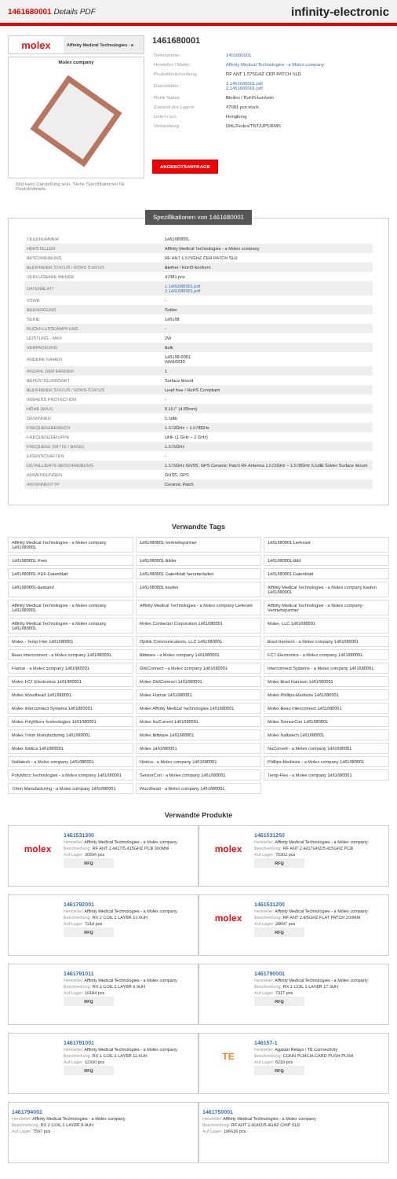1461680001 Details PDF
infinity-electronic
molex Affinity Medical Technologies - a
Molex company
Bild kann Darstellung sein. Siehe Spezifikationen für Produktdetails.
1461680001
| Teilenummer: | 1461680001 |
| Hersteller / Marke: | Affinity Medical Technologies - a Molex company |
| Produktbeschreibung | RF ANT 1.575GHZ CER PATCH SLD |
| Datenblätter: | 1.1461680001.pdf 2.1461680001.pdf |
| RoHs Status | Bleifrei / RoHS-konform |
| Zustand des Lagers | 47081 pcs stock |
| Liefern von | Hongkong |
| Versandweg | DHL/Fedex/TNT/UPS/EMS |
ANGEBOTSANFRAGE
Spezifikationen von 1461680001
| TEILENUMMER | 1461680001 |
| HERSTELLER | Affinity Medical Technologies - a Molex company |
| BESCHREIBUNG | RF ANT 1.575GHZ CER PATCH SLD |
| BLEIFREIER STATUS / ROHS STATUS | Bleifrei / RoHS-konform |
| VERFÜGBARE MENGE | 47081 pcs |
| DATENBLATT | 1.1461680001.pdf 2.1461680001.pdf |
| VSWR | - |
| BEENDIGUNG | Solder |
| SERIE | 146168 |
| RÜCKFLUSSDÄMPFUNG | - |
| LEISTUNG - MAX | 2W |
| VERPACKUNG | Bulk |
| ANDERE NAMEN | 146168-0001 WM16030 |
| ANZAHL DER BÄNDER | 1 |
| BEFESTIGUNGSART | Surface Mount |
| BLEIFREIER STATUS / ROHS-STATUS | Lead free / RoHS Compliant |
| INGRESS PROTECTION | - |
| HÖHE (MAX) | 0.157" (4.00mm) |
| GEWINNEN | 5.5dBi |
| FREQUENZBEREICH | 1.572GHz ~ 1.578GHz |
| FREQUENZGRUPPE | UHF (1 GHz ~ 2 GHz) |
| FREQUENZ (MITTE / BAND) | 1.575GHz |
| EIGENSCHAFTEN | - |
| DETAILLIERTE BESCHREIBUNG | 1.575GHz GNSS, GPS Ceramic Patch RF Antenna 1.572GHz ~ 1.578GHz 5.5dBi Solder Surface Mount |
| ANWENDUNGEN | GNSS, GPS |
| ANTENNENTYP | Ceramic Patch |
Verwandte Tags
Affinity Medical Technologies - a Molex company 1461680001
1461680001-Vertriebspartner
1461680001 Lieferant
1461680001 Preis
1461680001 Bilder
1461680001-Bild
1461680001 PDF-Datenblatt
1461680001 Datenblatt herunterladen
1461680001 Datenblatt
1461680001-Bestand
1461680001 kaufen
Affinity Medical Technologies - a Molex company kaufen 1461680001
Affinity Medical Technologies - a Molex company 1461680001
Affinity Medical Technologies - a Molex company Lieferant
Affinity Medical Technologies - a Molex company-Vertriebspartner
Affinity Medical Technologies - a Molex company 1461680001
Molex Connector Corporation 1461680001
Molex, LLC 1461680001
Molex - Temp Flex 1461680001
Oplink Communications, LLC 1461680001
Brad Harrison - a Molex company 1461680001
Beau Interconnect - a Molex company 1461680001
Bittware - a Molex company 1461680001
FCT Electronics - a Molex company 1461680001
Flamar - a Molex company 1461680001
GWConnect - a Molex company 1461680001
Interconnect Systems - a Molex company 1461680001
Molex FCT Electronics 1461680001
Molex GWConnect 1461680001
Molex Brad Harrison 1461680001
Molex Woodhead 1461680001
Molex Flamar 1461680001
Molex Phillips-Medisize 1461680001
Molex Interconnect Systems 1461680001
Molex Affinity Medical Technologies 1461680001
Molex Beau Interconnect 1461680001
Molex PolyMicro Technologies 1461680001
Molex NuCurrent 1461680001
Molex SensorCon 1461680001
Molex Triton Manufacturing 1461680001
Molex Bittware 1461680001
Molex Nallatech 1461680001
Molex Nistica 1461680001
Molex 1461680001
NuCurrent - a Molex company 1461680001
Nallatech - a Molex company 1461680001
Nistica - a Molex company 1461680001
Phillips-Medisize - a Molex company 1461680001
PolyMicro Technologies - a Molex company 1461680001
SensorCon - a Molex company 1461680001
Temp-Flex - a Molex company 1461680001
Triton Manufacturing - a Molex company 1461680001
Woodhead - a Molex company 1461680001
Verwandte Produkte
molex
1461531300
Hersteller: Affinity Medical Technologies - a Molex company
Beschreibung: RF ANT 2.4417/5.415GHZ PCB 300MM
Auf Lager: 30596 pcs
RFQ
molex
1461531250
Hersteller: Affinity Medical Technologies - a Molex company
Beschreibung: RF ANT 2.4417GHZ/5.415GHZ PCB
Auf Lager: 75302 pcs
RFQ
1461792001
Hersteller: Affinity Medical Technologies - a Molex company
Beschreibung: RX 2 COIL 1 LAYER 10.6UH
Auf Lager: 7214 pcs
RFQ
molex
1461531200
Hersteller: Affinity Medical Technologies - a Molex company
Beschreibung: RF ANT 2.4/5GHZ FLAT PATCH 200MM
Auf Lager: 28697 pcs
RFQ
1461791011
Hersteller: Affinity Medical Technologies - a Molex company
Beschreibung: RX 2 COIL 1 LAYER 9.9UH
Auf Lager: 10184 pcs
RFQ
1461790001
Hersteller: Affinity Medical Technologies - a Molex company
Beschreibung: RX 1 COIL 1 LAYER 17.3UH
Auf Lager: 7317 pcs
RFQ
1461791001
Hersteller: Affinity Medical Technologies - a Molex company
Beschreibung: RX 1 COIL 1 LAYER 11.6UH
Auf Lager: 12330 pcs
RFQ
TE
146157-1
Hersteller: Agastat Relays / TE Connectivity
Beschreibung: CONN PCMCIA CARD PUSH-PUSH
Auf Lager: 6219 pcs
RFQ
1461794001
Hersteller: Affinity Medical Technologies - a Molex company
Beschreibung: RX 2 COIL 1 LAYER 8.9UH
Auf Lager: 7597 pcs
1461750001
Hersteller: Affinity Medical Technologies - a Molex company
Beschreibung: RF ANT 2.4GHZ/5.4GHZ CHIP SLD
Auf Lager: 196626 pcs